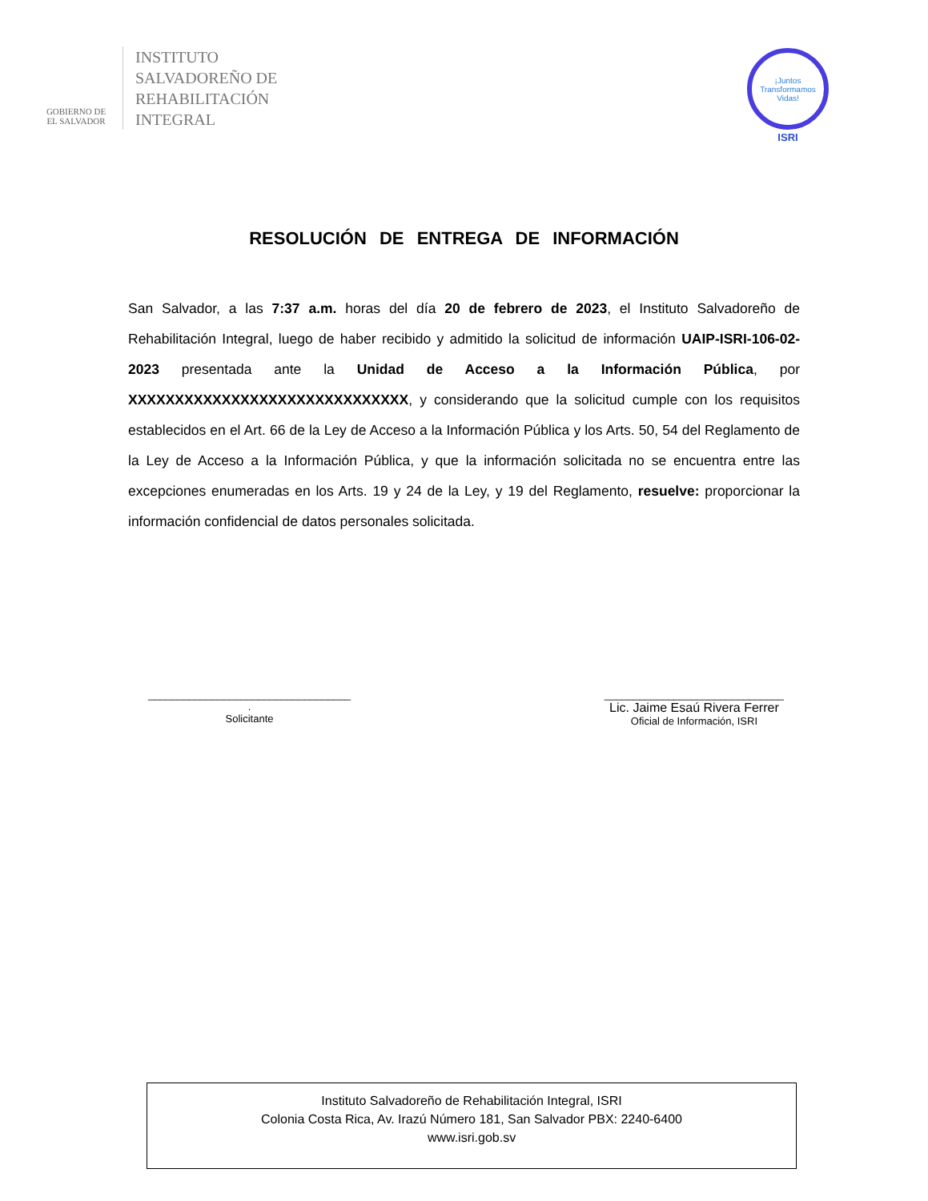GOBIERNO DE
EL SALVADOR
INSTITUTO
SALVADOREÑO DE
REHABILITACIÓN
INTEGRAL
¡Juntos Transformamos Vidas!
ISRI
RESOLUCIÓN DE ENTREGA DE INFORMACIÓN
San Salvador, a las 7:37 a.m. horas del día 20 de febrero de 2023, el Instituto Salvadoreño de Rehabilitación Integral, luego de haber recibido y admitido la solicitud de información UAIP-ISRI-106-02-2023 presentada ante la Unidad de Acceso a la Información Pública, por XXXXXXXXXXXXXXXXXXXXXXXXXXXXXX, y considerando que la solicitud cumple con los requisitos establecidos en el Art. 66 de la Ley de Acceso a la Información Pública y los Arts. 50, 54 del Reglamento de la Ley de Acceso a la Información Pública, y que la información solicitada no se encuentra entre las excepciones enumeradas en los Arts. 19 y 24 de la Ley, y 19 del Reglamento, resuelve: proporcionar la información confidencial de datos personales solicitada.
___________________________________
.
Solicitante
_______________________________
Lic. Jaime Esaú Rivera Ferrer
Oficial de Información, ISRI
Instituto Salvadoreño de Rehabilitación Integral, ISRI
Colonia Costa Rica, Av. Irazú Número 181, San Salvador PBX: 2240-6400
www.isri.gob.sv